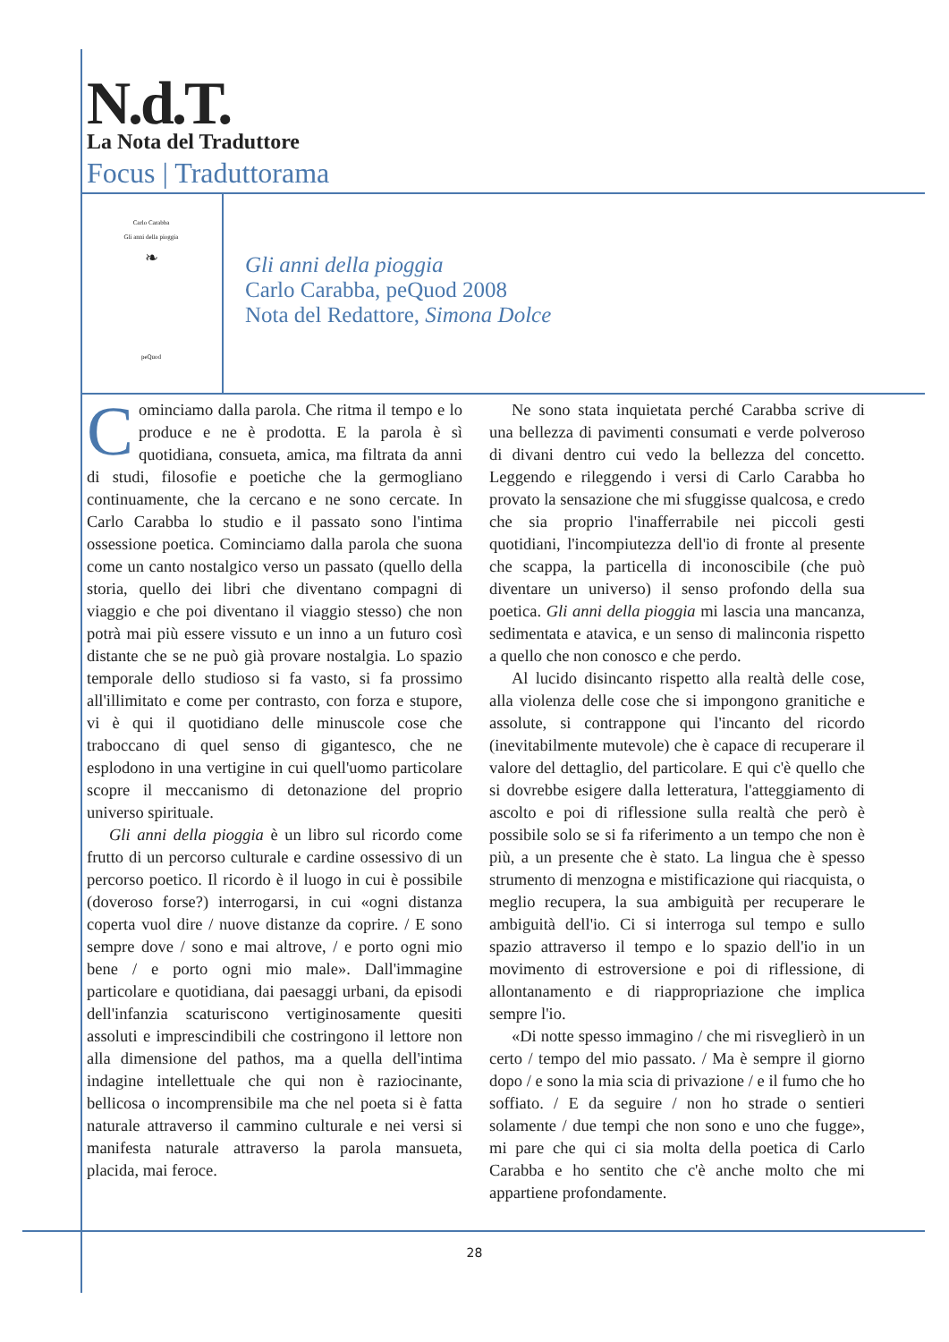N.d.T.
La Nota del Traduttore
Focus | Traduttorama
Carlo Carabba
Gli anni della pioggia
❧
peQuod
Gli anni della pioggia
Carlo Carabba, peQuod 2008
Nota del Redattore, Simona Dolce
Cominciamo dalla parola. Che ritma il tempo e lo produce e ne è prodotta. E la parola è sì quotidiana, consueta, amica, ma filtrata da anni di studi, filosofie e poetiche che la germogliano continuamente, che la cercano e ne sono cercate. In Carlo Carabba lo studio e il passato sono l'intima ossessione poetica. Cominciamo dalla parola che suona come un canto nostalgico verso un passato (quello della storia, quello dei libri che diventano compagni di viaggio e che poi diventano il viaggio stesso) che non potrà mai più essere vissuto e un inno a un futuro così distante che se ne può già provare nostalgia. Lo spazio temporale dello studioso si fa vasto, si fa prossimo all'illimitato e come per contrasto, con forza e stupore, vi è qui il quotidiano delle minuscole cose che traboccano di quel senso di gigantesco, che ne esplodono in una vertigine in cui quell'uomo particolare scopre il meccanismo di detonazione del proprio universo spirituale.
Gli anni della pioggia è un libro sul ricordo come frutto di un percorso culturale e cardine ossessivo di un percorso poetico. Il ricordo è il luogo in cui è possibile (doveroso forse?) interrogarsi, in cui «ogni distanza coperta vuol dire / nuove distanze da coprire. / E sono sempre dove / sono e mai altrove, / e porto ogni mio bene / e porto ogni mio male». Dall'immagine particolare e quotidiana, dai paesaggi urbani, da episodi dell'infanzia scaturiscono vertiginosamente quesiti assoluti e imprescindibili che costringono il lettore non alla dimensione del pathos, ma a quella dell'intima indagine intellettuale che qui non è raziocinante, bellicosa o incomprensibile ma che nel poeta si è fatta naturale attraverso il cammino culturale e nei versi si manifesta naturale attraverso la parola mansueta, placida, mai feroce.
Ne sono stata inquietata perché Carabba scrive di una bellezza di pavimenti consumati e verde polveroso di divani dentro cui vedo la bellezza del concetto. Leggendo e rileggendo i versi di Carlo Carabba ho provato la sensazione che mi sfuggisse qualcosa, e credo che sia proprio l'inafferrabile nei piccoli gesti quotidiani, l'incompiutezza dell'io di fronte al presente che scappa, la particella di inconoscibile (che può diventare un universo) il senso profondo della sua poetica. Gli anni della pioggia mi lascia una mancanza, sedimentata e atavica, e un senso di malinconia rispetto a quello che non conosco e che perdo.
Al lucido disincanto rispetto alla realtà delle cose, alla violenza delle cose che si impongono granitiche e assolute, si contrappone qui l'incanto del ricordo (inevitabilmente mutevole) che è capace di recuperare il valore del dettaglio, del particolare. E qui c'è quello che si dovrebbe esigere dalla letteratura, l'atteggiamento di ascolto e poi di riflessione sulla realtà che però è possibile solo se si fa riferimento a un tempo che non è più, a un presente che è stato. La lingua che è spesso strumento di menzogna e mistificazione qui riacquista, o meglio recupera, la sua ambiguità per recuperare le ambiguità dell'io. Ci si interroga sul tempo e sullo spazio attraverso il tempo e lo spazio dell'io in un movimento di estroversione e poi di riflessione, di allontanamento e di riappropriazione che implica sempre l'io.
«Di notte spesso immagino / che mi risveglierò in un certo / tempo del mio passato. / Ma è sempre il giorno dopo / e sono la mia scia di privazione / e il fumo che ho soffiato. / E da seguire / non ho strade o sentieri solamente / due tempi che non sono e uno che fugge», mi pare che qui ci sia molta della poetica di Carlo Carabba e ho sentito che c'è anche molto che mi appartiene profondamente.
28